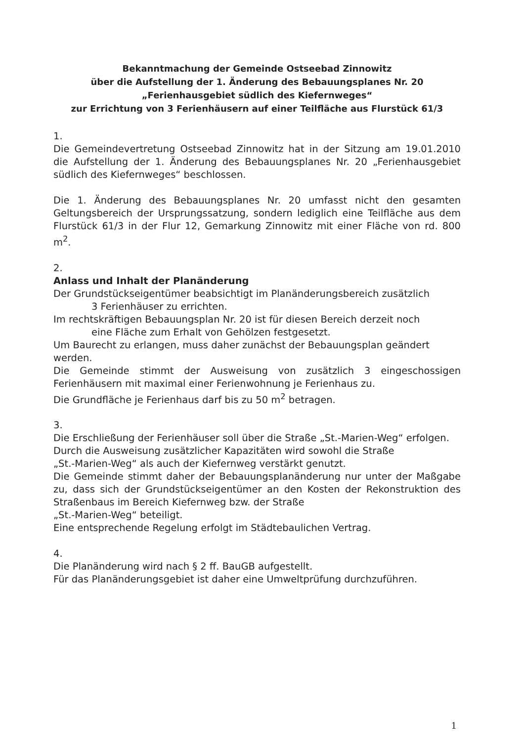Bekanntmachung der Gemeinde Ostseebad Zinnowitz
über die Aufstellung der 1. Änderung des Bebauungsplanes Nr. 20
„Ferienhausgebiet südlich des Kiefernweges“
zur Errichtung von 3 Ferienhäusern auf einer Teilfläche aus Flurstück 61/3
1.
Die Gemeindevertretung Ostseebad Zinnowitz hat in der Sitzung am 19.01.2010 die Aufstellung der 1. Änderung des Bebauungsplanes Nr. 20 „Ferienhausgebiet südlich des Kiefernweges“ beschlossen.
Die 1. Änderung des Bebauungsplanes Nr. 20 umfasst nicht den gesamten Geltungsbereich der Ursprungssatzung, sondern lediglich eine Teilfläche aus dem Flurstück 61/3 in der Flur 12, Gemarkung Zinnowitz mit einer Fläche von rd. 800 m<sup>2</sup>.
2.
Anlass und Inhalt der Planänderung
Der Grundstückseigentümer beabsichtigt im Planänderungsbereich zusätzlich
3 Ferienhäuser zu errichten.
Im rechtskräftigen Bebauungsplan Nr. 20 ist für diesen Bereich derzeit noch
eine Fläche zum Erhalt von Gehölzen festgesetzt.
Um Baurecht zu erlangen, muss daher zunächst der Bebauungsplan geändert werden.
Die Gemeinde stimmt der Ausweisung von zusätzlich 3 eingeschossigen Ferienhäusern mit maximal einer Ferienwohnung je Ferienhaus zu.
Die Grundfläche je Ferienhaus darf bis zu 50 m<sup>2</sup> betragen.
3.
Die Erschließung der Ferienhäuser soll über die Straße „St.-Marien-Weg“ erfolgen.
Durch die Ausweisung zusätzlicher Kapazitäten wird sowohl die Straße
„St.-Marien-Weg“ als auch der Kiefernweg verstärkt genutzt.
Die Gemeinde stimmt daher der Bebauungsplanänderung nur unter der Maßgabe zu, dass sich der Grundstückseigentümer an den Kosten der Rekonstruktion des Straßenbaus im Bereich Kiefernweg bzw. der Straße
„St.-Marien-Weg“ beteiligt.
Eine entsprechende Regelung erfolgt im Städtebaulichen Vertrag.
4.
Die Planänderung wird nach § 2 ff. BauGB aufgestellt.
Für das Planänderungsgebiet ist daher eine Umweltprüfung durchzuführen.
1